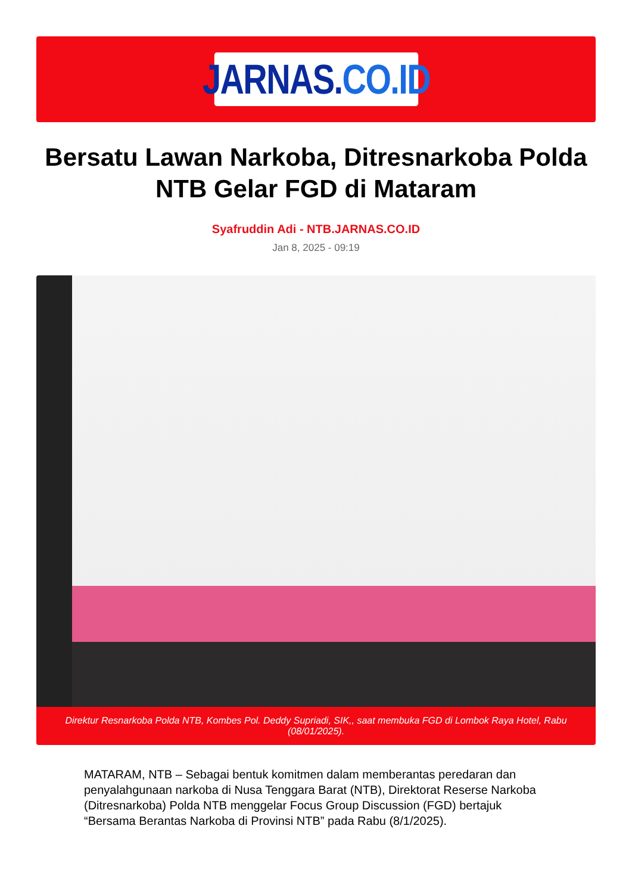JARNAS. CO.ID
Bersatu Lawan Narkoba, Ditresnarkoba Polda NTB Gelar FGD di Mataram
Syafruddin Adi - NTB.JARNAS.CO.ID
Jan 8, 2025 - 09:19
Direktur Resnarkoba Polda NTB, Kombes Pol. Deddy Supriadi, SIK,, saat membuka FGD di Lombok Raya Hotel, Rabu (08/01/2025).
MATARAM, NTB – Sebagai bentuk komitmen dalam memberantas peredaran dan penyalahgunaan narkoba di Nusa Tenggara Barat (NTB), Direktorat Reserse Narkoba (Ditresnarkoba) Polda NTB menggelar Focus Group Discussion (FGD) bertajuk “Bersama Berantas Narkoba di Provinsi NTB” pada Rabu (8/1/2025).